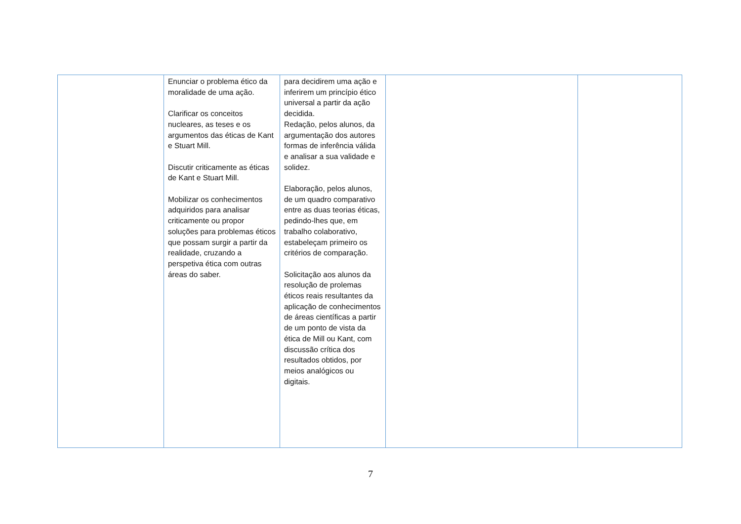| | Enunciar o problema ético da moralidade de uma ação. Clarificar os conceitos nucleares, as teses e os argumentos das éticas de Kant e Stuart Mill. Discutir criticamente as éticas de Kant e Stuart Mill. Mobilizar os conhecimentos adquiridos para analisar criticamente ou propor soluções para problemas éticos que possam surgir a partir da realidade, cruzando a perspetiva ética com outras áreas do saber. | para decidirem uma ação e inferirem um princípio ético universal a partir da ação decidida. Redação, pelos alunos, da argumentação dos autores formas de inferência válida e analisar a sua validade e solidez. Elaboração, pelos alunos, de um quadro comparativo entre as duas teorias éticas, pedindo-lhes que, em trabalho colaborativo, estabeleçam primeiro os critérios de comparação. Solicitação aos alunos da resolução de prolemas éticos reais resultantes da aplicação de conhecimentos de áreas científicas a partir de um ponto de vista da ética de Mill ou Kant, com discussão crítica dos resultados obtidos, por meios analógicos ou digitais. | | |
7